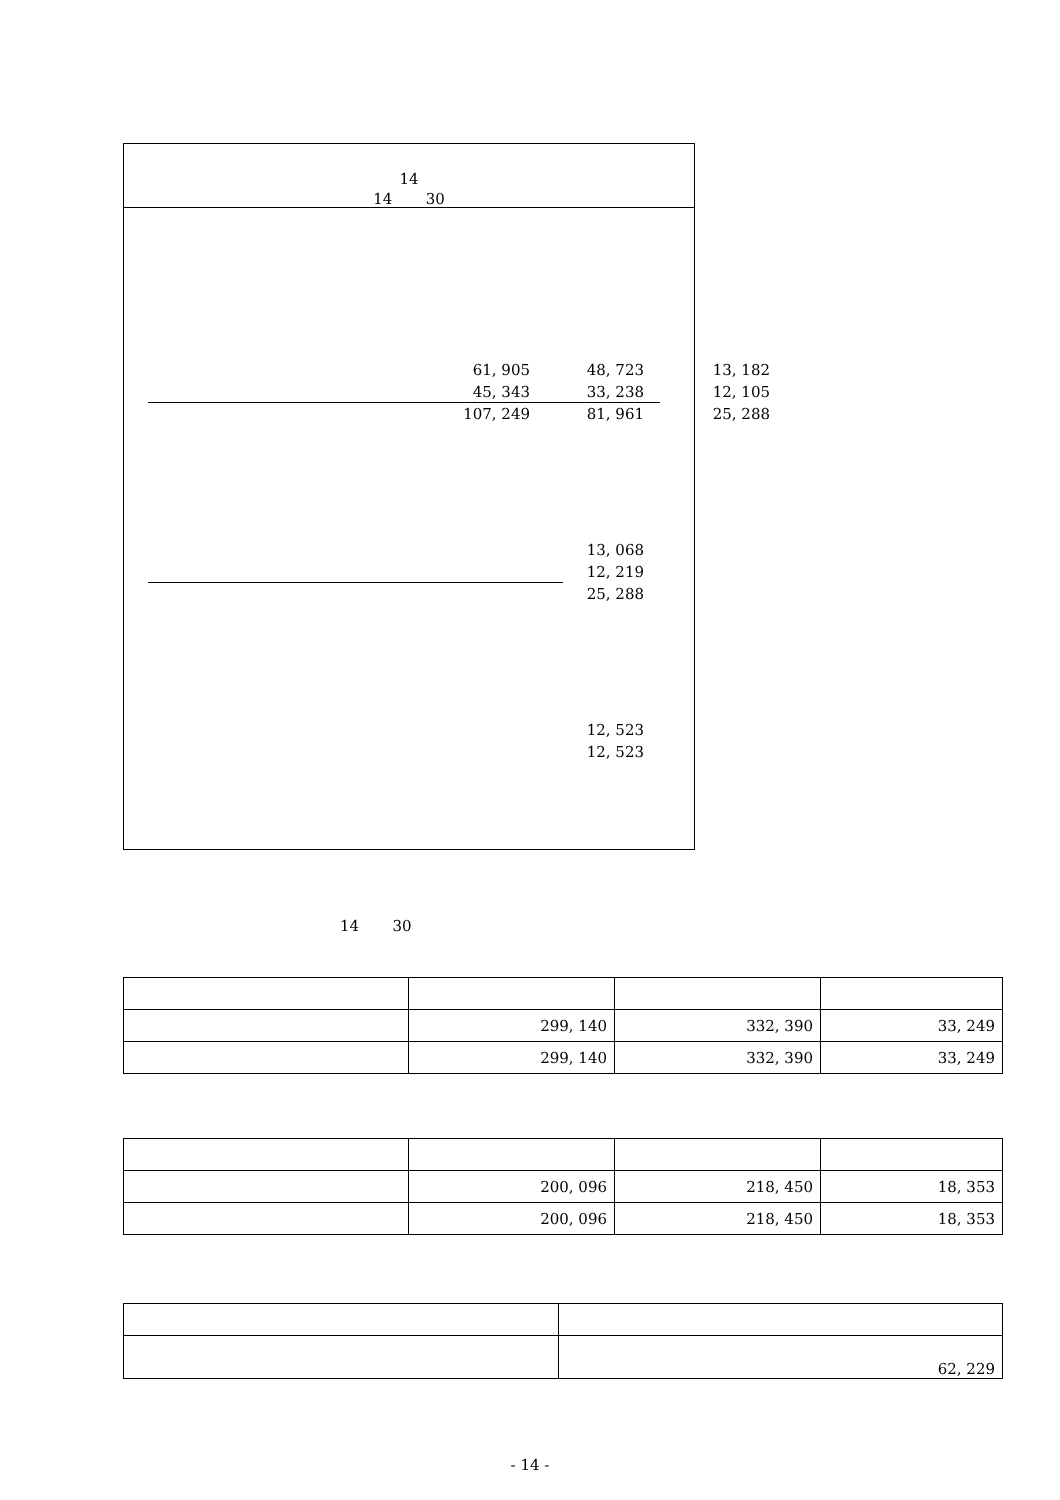14
14 30
61, 905
45, 343
107, 249
48, 723
33, 238
81, 961
13, 182
12, 105
25, 288
13, 068
12, 219
25, 288
12, 523
12, 523
14 30
| | 299, 140 | 332, 390 | 33, 249 |
| | 299, 140 | 332, 390 | 33, 249 |
| | 200, 096 | 218, 450 | 18, 353 |
| | 200, 096 | 218, 450 | 18, 353 |
| | 62, 229 |
- 14 -